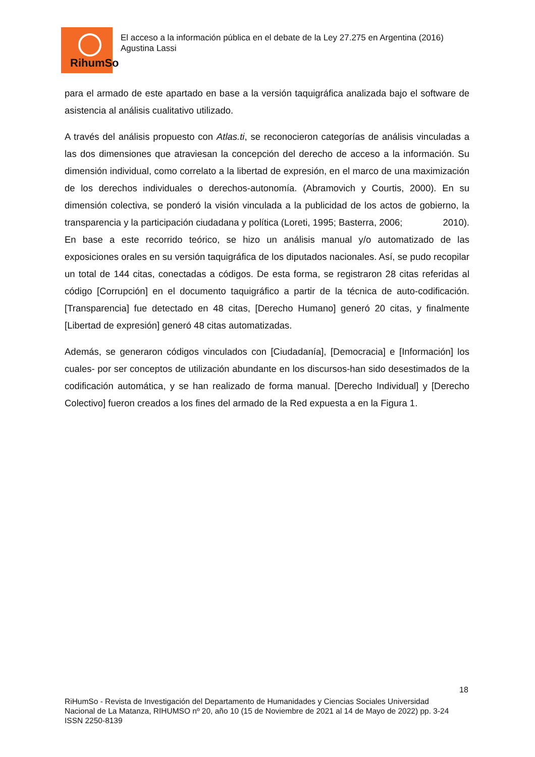RihumSo
El acceso a la información pública en el debate de la Ley 27.275 en Argentina (2016)
Agustina Lassi
para el armado de este apartado en base a la versión taquigráfica analizada bajo el software de asistencia al análisis cualitativo utilizado.
A través del análisis propuesto con Atlas.ti, se reconocieron categorías de análisis vinculadas a las dos dimensiones que atraviesan la concepción del derecho de acceso a la información. Su dimensión individual, como correlato a la libertad de expresión, en el marco de una maximización de los derechos individuales o derechos-autonomía. (Abramovich y Courtis, 2000). En su dimensión colectiva, se ponderó la visión vinculada a la publicidad de los actos de gobierno, la transparencia y la participación ciudadana y política (Loreti, 1995; Basterra, 2006; 2010).
En base a este recorrido teórico, se hizo un análisis manual y/o automatizado de las exposiciones orales en su versión taquigráfica de los diputados nacionales. Así, se pudo recopilar un total de 144 citas, conectadas a códigos. De esta forma, se registraron 28 citas referidas al código [Corrupción] en el documento taquigráfico a partir de la técnica de auto-codificación. [Transparencia] fue detectado en 48 citas, [Derecho Humano] generó 20 citas, y finalmente [Libertad de expresión] generó 48 citas automatizadas.
Además, se generaron códigos vinculados con [Ciudadanía], [Democracia] e [Información] los cuales- por ser conceptos de utilización abundante en los discursos-han sido desestimados de la codificación automática, y se han realizado de forma manual. [Derecho Individual] y [Derecho Colectivo] fueron creados a los fines del armado de la Red expuesta a en la Figura 1.
18
RiHumSo - Revista de Investigación del Departamento de Humanidades y Ciencias Sociales Universidad
Nacional de La Matanza, RIHUMSO nº 20, año 10 (15 de Noviembre de 2021 al 14 de Mayo de 2022) pp. 3-24
ISSN 2250-8139